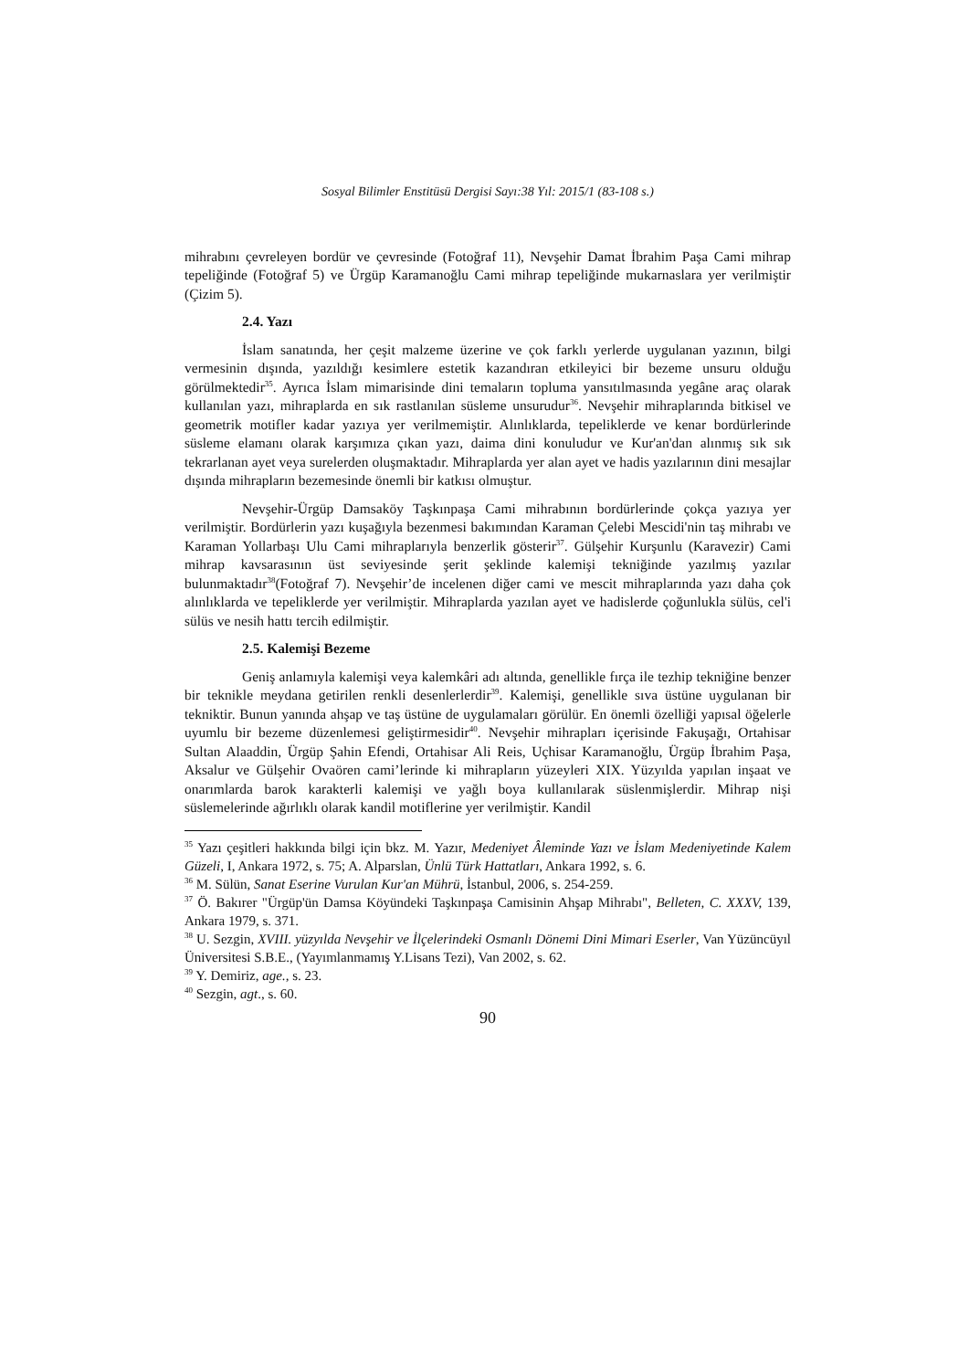Sosyal Bilimler Enstitüsü Dergisi Sayı:38 Yıl: 2015/1 (83-108 s.)
mihrabını çevreleyen bordür ve çevresinde (Fotoğraf 11), Nevşehir Damat İbrahim Paşa Cami mihrap tepeliğinde (Fotoğraf 5) ve Ürgüp Karamanoğlu Cami mihrap tepeliğinde mukarnaslara yer verilmiştir (Çizim 5).
2.4. Yazı
İslam sanatında, her çeşit malzeme üzerine ve çok farklı yerlerde uygulanan yazının, bilgi vermesinin dışında, yazıldığı kesimlere estetik kazandıran etkileyici bir bezeme unsuru olduğu görülmektedir<sup>35</sup>. Ayrıca İslam mimarisinde dini temaların topluma yansıtılmasında yegâne araç olarak kullanılan yazı, mihraplarda en sık rastlanılan süsleme unsurudur<sup>36</sup>. Nevşehir mihraplarında bitkisel ve geometrik motifler kadar yazıya yer verilmemiştir. Alınlıklarda, tepeliklerde ve kenar bordürlerinde süsleme elamanı olarak karşımıza çıkan yazı, daima dini konuludur ve Kur'an'dan alınmış sık sık tekrarlanan ayet veya surelerden oluşmaktadır. Mihraplarda yer alan ayet ve hadis yazılarının dini mesajlar dışında mihrapların bezemesinde önemli bir katkısı olmuştur.
Nevşehir-Ürgüp Damsaköy Taşkınpaşa Cami mihrabının bordürlerinde çokça yazıya yer verilmiştir. Bordürlerin yazı kuşağıyla bezenmesi bakımından Karaman Çelebi Mescidi'nin taş mihrabı ve Karaman Yollarbaşı Ulu Cami mihraplarıyla benzerlik gösterir<sup>37</sup>. Gülşehir Kurşunlu (Karavezir) Cami mihrap kavsarasının üst seviyesinde şerit şeklinde kalemişi tekniğinde yazılmış yazılar bulunmaktadır<sup>38</sup>(Fotoğraf 7). Nevşehir’de incelenen diğer cami ve mescit mihraplarında yazı daha çok alınlıklarda ve tepeliklerde yer verilmiştir. Mihraplarda yazılan ayet ve hadislerde çoğunlukla sülüs, cel'i sülüs ve nesih hattı tercih edilmiştir.
2.5. Kalemişi Bezeme
Geniş anlamıyla kalemişi veya kalemkâri adı altında, genellikle fırça ile tezhip tekniğine benzer bir teknikle meydana getirilen renkli desenlerlerdir<sup>39</sup>. Kalemişi, genellikle sıva üstüne uygulanan bir tekniktir. Bunun yanında ahşap ve taş üstüne de uygulamaları görülür. En önemli özelliği yapısal öğelerle uyumlu bir bezeme düzenlemesi geliştirmesidir<sup>40</sup>. Nevşehir mihrapları içerisinde Fakuşağı, Ortahisar Sultan Alaaddin, Ürgüp Şahin Efendi, Ortahisar Ali Reis, Uçhisar Karamanoğlu, Ürgüp İbrahim Paşa, Aksalur ve Gülşehir Ovaören cami’lerinde ki mihrapların yüzeyleri XIX. Yüzyılda yapılan inşaat ve onarımlarda barok karakterli kalemişi ve yağlı boya kullanılarak süslenmişlerdir. Mihrap nişi süslemelerinde ağırlıklı olarak kandil motiflerine yer verilmiştir. Kandil
<sup>35</sup> Yazı çeşitleri hakkında bilgi için bkz. M. Yazır, Medeniyet Âleminde Yazı ve İslam Medeniyetinde Kalem Güzeli, I, Ankara 1972, s. 75; A. Alparslan, Ünlü Türk Hattatları, Ankara 1992, s. 6.
<sup>36</sup> M. Sülün, Sanat Eserine Vurulan Kur'an Mührü, İstanbul, 2006, s. 254-259.
<sup>37</sup> Ö. Bakırer "Ürgüp'ün Damsa Köyündeki Taşkınpaşa Camisinin Ahşap Mihrabı", Belleten, C. XXXV, 139, Ankara 1979, s. 371.
<sup>38</sup> U. Sezgin, XVIII. yüzyılda Nevşehir ve İlçelerindeki Osmanlı Dönemi Dini Mimari Eserler, Van Yüzüncüyıl Üniversitesi S.B.E., (Yayımlanmamış Y.Lisans Tezi), Van 2002, s. 62.
<sup>39</sup> Y. Demiriz, age., s. 23.
<sup>40</sup> Sezgin, agt., s. 60.
90